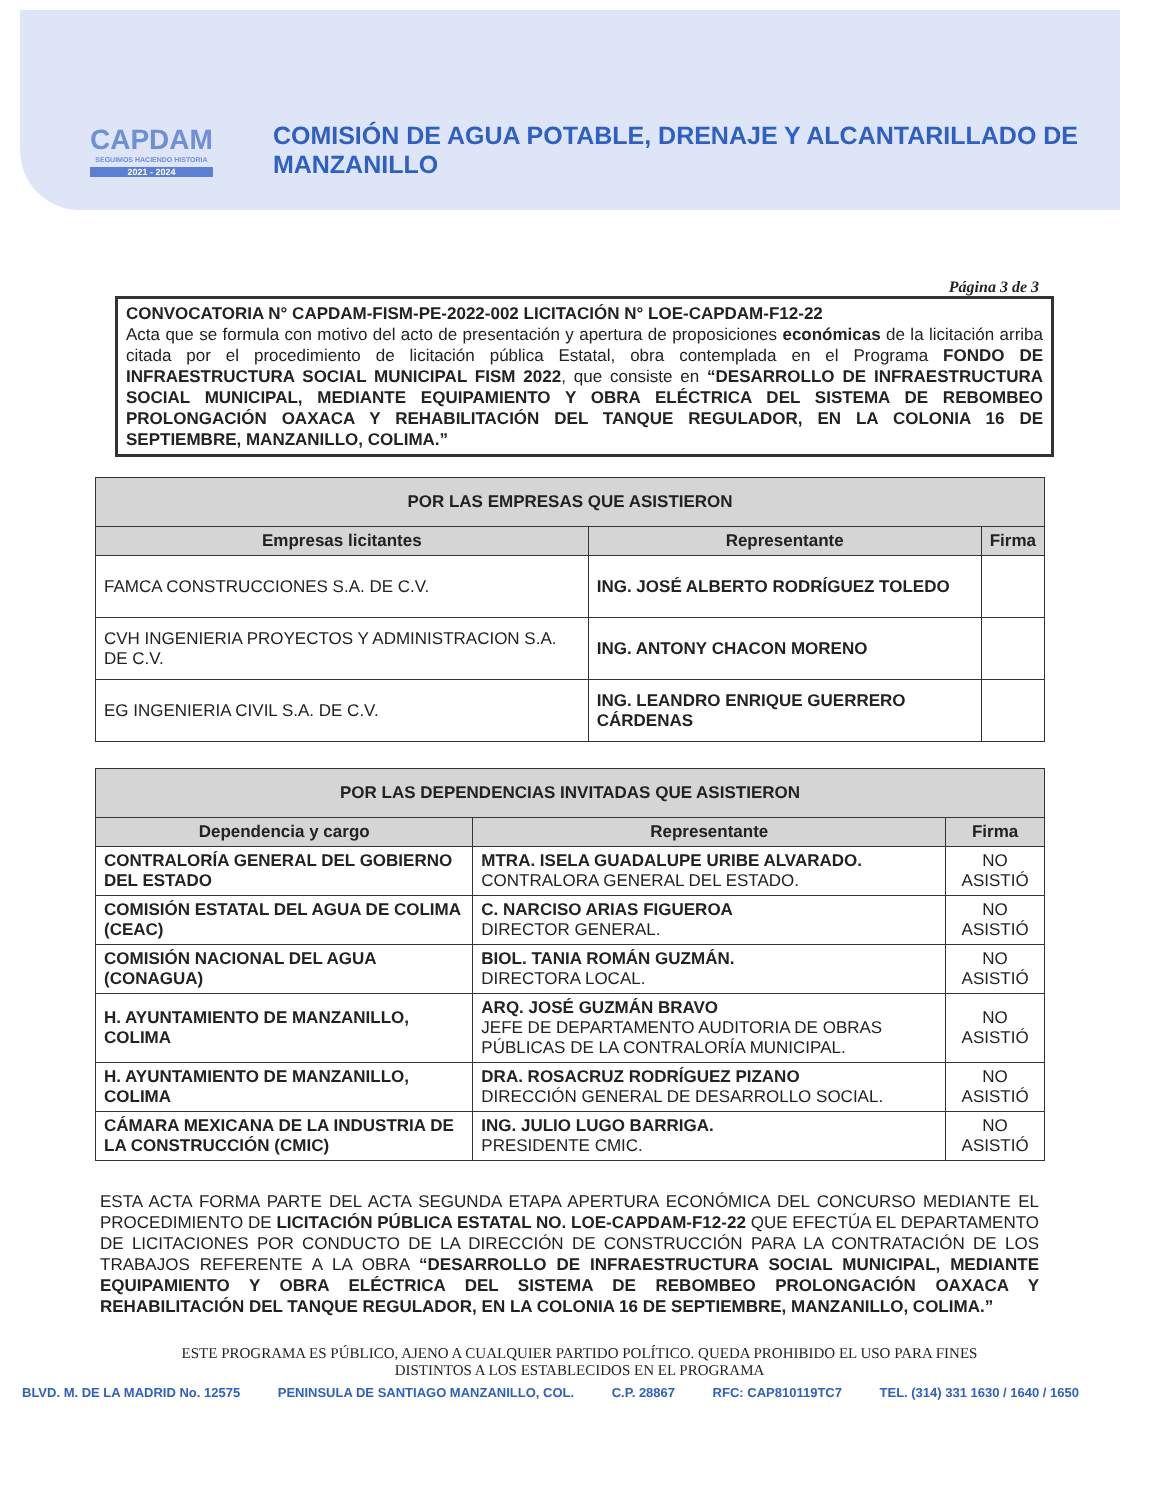CAPDAM
SEGUIMOS HACIENDO HISTORIA
2021 - 2024
COMISIÓN DE AGUA POTABLE, DRENAJE Y ALCANTARILLADO DE MANZANILLO
Página 3 de 3
CONVOCATORIA N° CAPDAM-FISM-PE-2022-002 LICITACIÓN N° LOE-CAPDAM-F12-22
Acta que se formula con motivo del acto de presentación y apertura de proposiciones económicas de la licitación arriba citada por el procedimiento de licitación pública Estatal, obra contemplada en el Programa FONDO DE INFRAESTRUCTURA SOCIAL MUNICIPAL FISM 2022, que consiste en “DESARROLLO DE INFRAESTRUCTURA SOCIAL MUNICIPAL, MEDIANTE EQUIPAMIENTO Y OBRA ELÉCTRICA DEL SISTEMA DE REBOMBEO PROLONGACIÓN OAXACA Y REHABILITACIÓN DEL TANQUE REGULADOR, EN LA COLONIA 16 DE SEPTIEMBRE, MANZANILLO, COLIMA.”
| POR LAS EMPRESAS QUE ASISTIERON | | |
| --- | --- | --- |
| Empresas licitantes | Representante | Firma |
| FAMCA CONSTRUCCIONES S.A. DE C.V. | ING. JOSÉ ALBERTO RODRÍGUEZ TOLEDO | |
| CVH INGENIERIA PROYECTOS Y ADMINISTRACION S.A. DE C.V. | ING. ANTONY CHACON MORENO | |
| EG INGENIERIA CIVIL S.A. DE C.V. | ING. LEANDRO ENRIQUE GUERRERO CÁRDENAS | |
| POR LAS DEPENDENCIAS INVITADAS QUE ASISTIERON | | |
| --- | --- | --- |
| Dependencia y cargo | Representante | Firma |
| CONTRALORÍA GENERAL DEL GOBIERNO DEL ESTADO | MTRA. ISELA GUADALUPE URIBE ALVARADO. CONTRALORA GENERAL DEL ESTADO. | NO ASISTIÓ |
| COMISIÓN ESTATAL DEL AGUA DE COLIMA (CEAC) | C. NARCISO ARIAS FIGUEROA DIRECTOR GENERAL. | NO ASISTIÓ |
| COMISIÓN NACIONAL DEL AGUA (CONAGUA) | BIOL. TANIA ROMÁN GUZMÁN. DIRECTORA LOCAL. | NO ASISTIÓ |
| H. AYUNTAMIENTO DE MANZANILLO, COLIMA | ARQ. JOSÉ GUZMÁN BRAVO JEFE DE DEPARTAMENTO AUDITORIA DE OBRAS PÚBLICAS DE LA CONTRALORÍA MUNICIPAL. | NO ASISTIÓ |
| H. AYUNTAMIENTO DE MANZANILLO, COLIMA | DRA. ROSACRUZ RODRÍGUEZ PIZANO DIRECCIÓN GENERAL DE DESARROLLO SOCIAL. | NO ASISTIÓ |
| CÁMARA MEXICANA DE LA INDUSTRIA DE LA CONSTRUCCIÓN (CMIC) | ING. JULIO LUGO BARRIGA. PRESIDENTE CMIC. | NO ASISTIÓ |
ESTA ACTA FORMA PARTE DEL ACTA SEGUNDA ETAPA APERTURA ECONÓMICA DEL CONCURSO MEDIANTE EL PROCEDIMIENTO DE LICITACIÓN PÚBLICA ESTATAL NO. LOE-CAPDAM-F12-22 QUE EFECTÚA EL DEPARTAMENTO DE LICITACIONES POR CONDUCTO DE LA DIRECCIÓN DE CONSTRUCCIÓN PARA LA CONTRATACIÓN DE LOS TRABAJOS REFERENTE A LA OBRA “DESARROLLO DE INFRAESTRUCTURA SOCIAL MUNICIPAL, MEDIANTE EQUIPAMIENTO Y OBRA ELÉCTRICA DEL SISTEMA DE REBOMBEO PROLONGACIÓN OAXACA Y REHABILITACIÓN DEL TANQUE REGULADOR, EN LA COLONIA 16 DE SEPTIEMBRE, MANZANILLO, COLIMA.”
ESTE PROGRAMA ES PÚBLICO, AJENO A CUALQUIER PARTIDO POLÍTICO. QUEDA PROHIBIDO EL USO PARA FINES
DISTINTOS A LOS ESTABLECIDOS EN EL PROGRAMA
BLVD. M. DE LA MADRID No. 12575 PENINSULA DE SANTIAGO MANZANILLO, COL. C.P. 28867 RFC: CAP810119TC7 TEL. (314) 331 1630 / 1640 / 1650